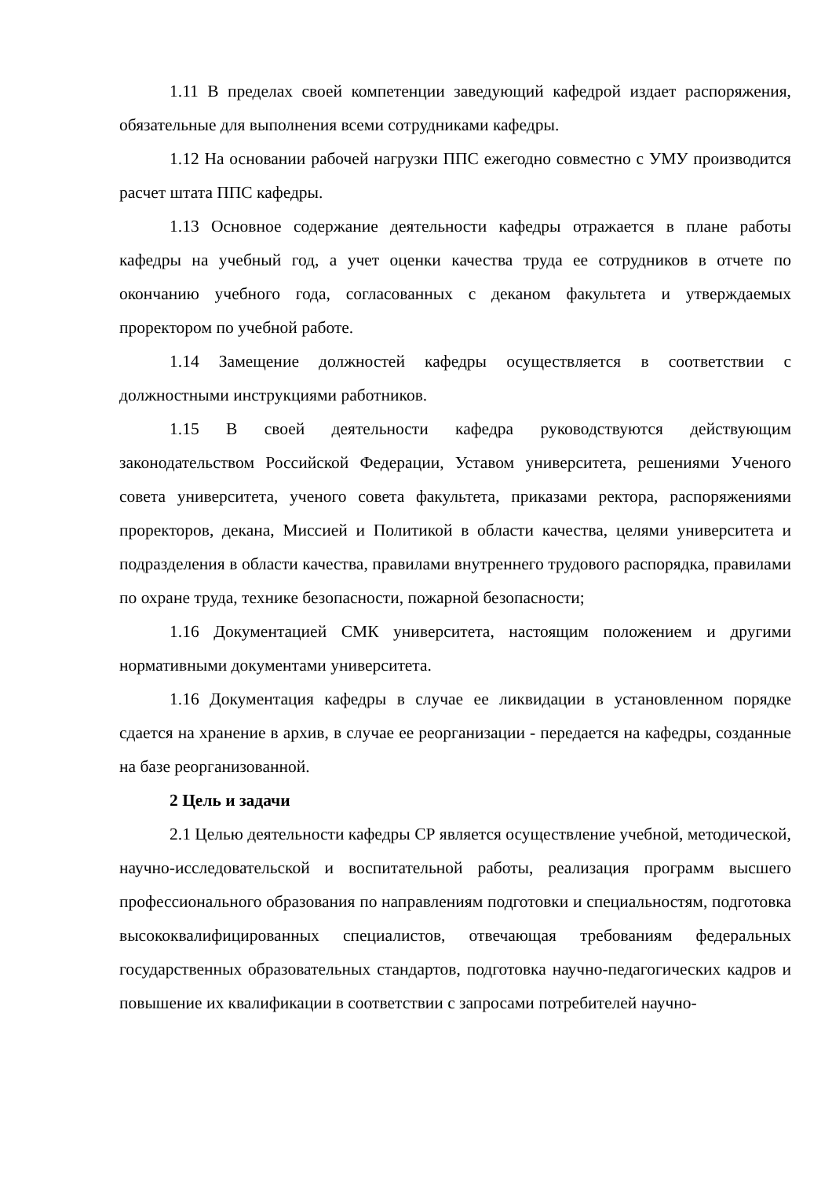1.11 В пределах своей компетенции заведующий кафедрой издает распо­ряжения, обязательные для выполнения всеми сотрудниками кафедры.
1.12 На основании рабочей нагрузки ППС ежегодно совместно с УМУ производится расчет штата ППС кафедры.
1.13 Основное содержание деятельности кафедры отражается в плане работы кафедры на учебный год, а учет оценки качества труда ее сотрудников в отчете по окончанию учебного года, согласованных с деканом факультета и утверждаемых проректором по учебной работе.
1.14 Замещение должностей кафедры осуществляется в соответствии с должностными инструкциями работников.
1.15 В своей деятельности кафедра руководствуются действующим законодательством Российской Федерации, Уставом университета, решениями Ученого совета университета, ученого совета факультета, приказами ректора, распоряжениями проректоров, декана, Миссией и Политикой в области качества, целями университета и подразделения в области качества, правилами внутреннего трудового распорядка, правилами по охране труда, технике безопасности, пожарной безопасности;
1.16 Документацией СМК университета, настоящим положением и другими нормативными документами университета.
1.16 Документация кафедры в случае ее ликвидации в установленном по­рядке сдается на хранение в архив, в случае ее реорганизации - передается на кафедры, созданные на базе реорганизованной.
2 Цель и задачи
2.1 Целью деятельности кафедры СР является осуществление учебной, методической, научно-исследовательской и воспитательной работы, реализация программ высшего профессионального образования по направлениям подготовки и специальностям, подготовка высококвалифицированных специалистов, отвечающая требованиям федеральных государственных образовательных стандартов, подготовка научно-педагогических кадров и повышение их квалификации в соответствии с запросами потребителей научно-